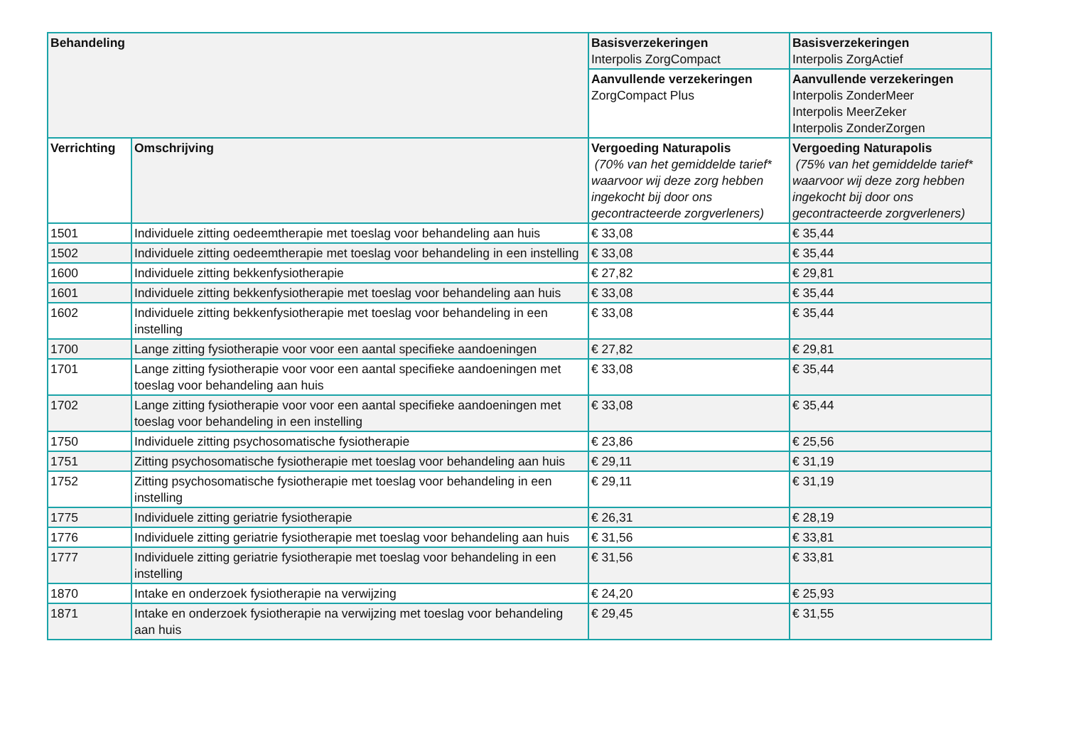| Behandeling | | Basisverzekeringen Interpolis ZorgCompact | Basisverzekeringen Interpolis ZorgActief |
| --- | --- | --- | --- |
| | | Aanvullende verzekeringen ZorgCompact Plus | Aanvullende verzekeringen Interpolis ZonderMeer Interpolis MeerZeker Interpolis ZonderZorgen |
| Verrichting | Omschrijving | Vergoeding Naturapolis (70% van het gemiddelde tarief* waarvoor wij deze zorg hebben ingekocht bij door ons gecontracteerde zorgverleners) | Vergoeding Naturapolis (75% van het gemiddelde tarief* waarvoor wij deze zorg hebben ingekocht bij door ons gecontracteerde zorgverleners) |
| 1501 | Individuele zitting oedeemtherapie met toeslag voor behandeling aan huis | € 33,08 | € 35,44 |
| 1502 | Individuele zitting oedeemtherapie met toeslag voor behandeling in een instelling | € 33,08 | € 35,44 |
| 1600 | Individuele zitting bekkenfysiotherapie | € 27,82 | € 29,81 |
| 1601 | Individuele zitting bekkenfysiotherapie met toeslag voor behandeling aan huis | € 33,08 | € 35,44 |
| 1602 | Individuele zitting bekkenfysiotherapie met toeslag voor behandeling in een instelling | € 33,08 | € 35,44 |
| 1700 | Lange zitting fysiotherapie voor voor een aantal specifieke aandoeningen | € 27,82 | € 29,81 |
| 1701 | Lange zitting fysiotherapie voor voor een aantal specifieke aandoeningen met toeslag voor behandeling aan huis | € 33,08 | € 35,44 |
| 1702 | Lange zitting fysiotherapie voor voor een aantal specifieke aandoeningen met toeslag voor behandeling in een instelling | € 33,08 | € 35,44 |
| 1750 | Individuele zitting psychosomatische fysiotherapie | € 23,86 | € 25,56 |
| 1751 | Zitting psychosomatische fysiotherapie met toeslag voor behandeling aan huis | € 29,11 | € 31,19 |
| 1752 | Zitting psychosomatische fysiotherapie met toeslag voor behandeling in een instelling | € 29,11 | € 31,19 |
| 1775 | Individuele zitting geriatrie fysiotherapie | € 26,31 | € 28,19 |
| 1776 | Individuele zitting geriatrie fysiotherapie met toeslag voor behandeling aan huis | € 31,56 | € 33,81 |
| 1777 | Individuele zitting geriatrie fysiotherapie met toeslag voor behandeling in een instelling | € 31,56 | € 33,81 |
| 1870 | Intake en onderzoek fysiotherapie na verwijzing | € 24,20 | € 25,93 |
| 1871 | Intake en onderzoek fysiotherapie na verwijzing met toeslag voor behandeling aan huis | € 29,45 | € 31,55 |